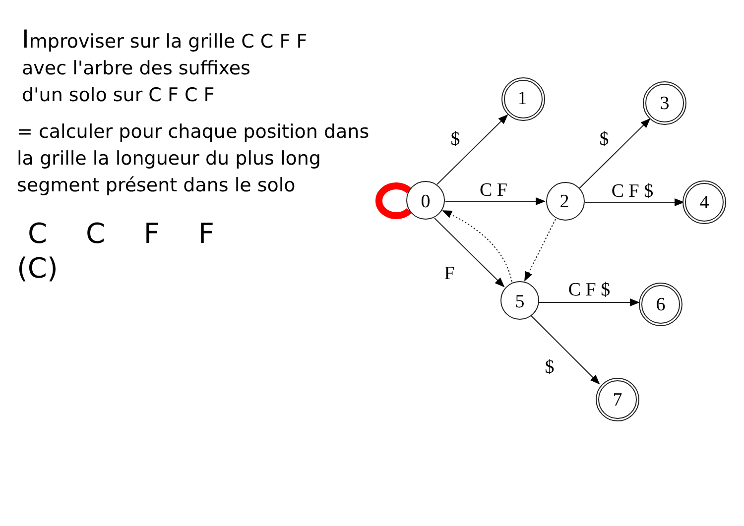Improviser sur la grille C C F F
avec l'arbre des suffixes
d'un solo sur C F C F
= calculer pour chaque position dans
la grille la longueur du plus long
segment présent dans le solo
C C F F
(C)
0
2
5
1
3
4
6
7
$
C F
F
$
C F $
C F $
$